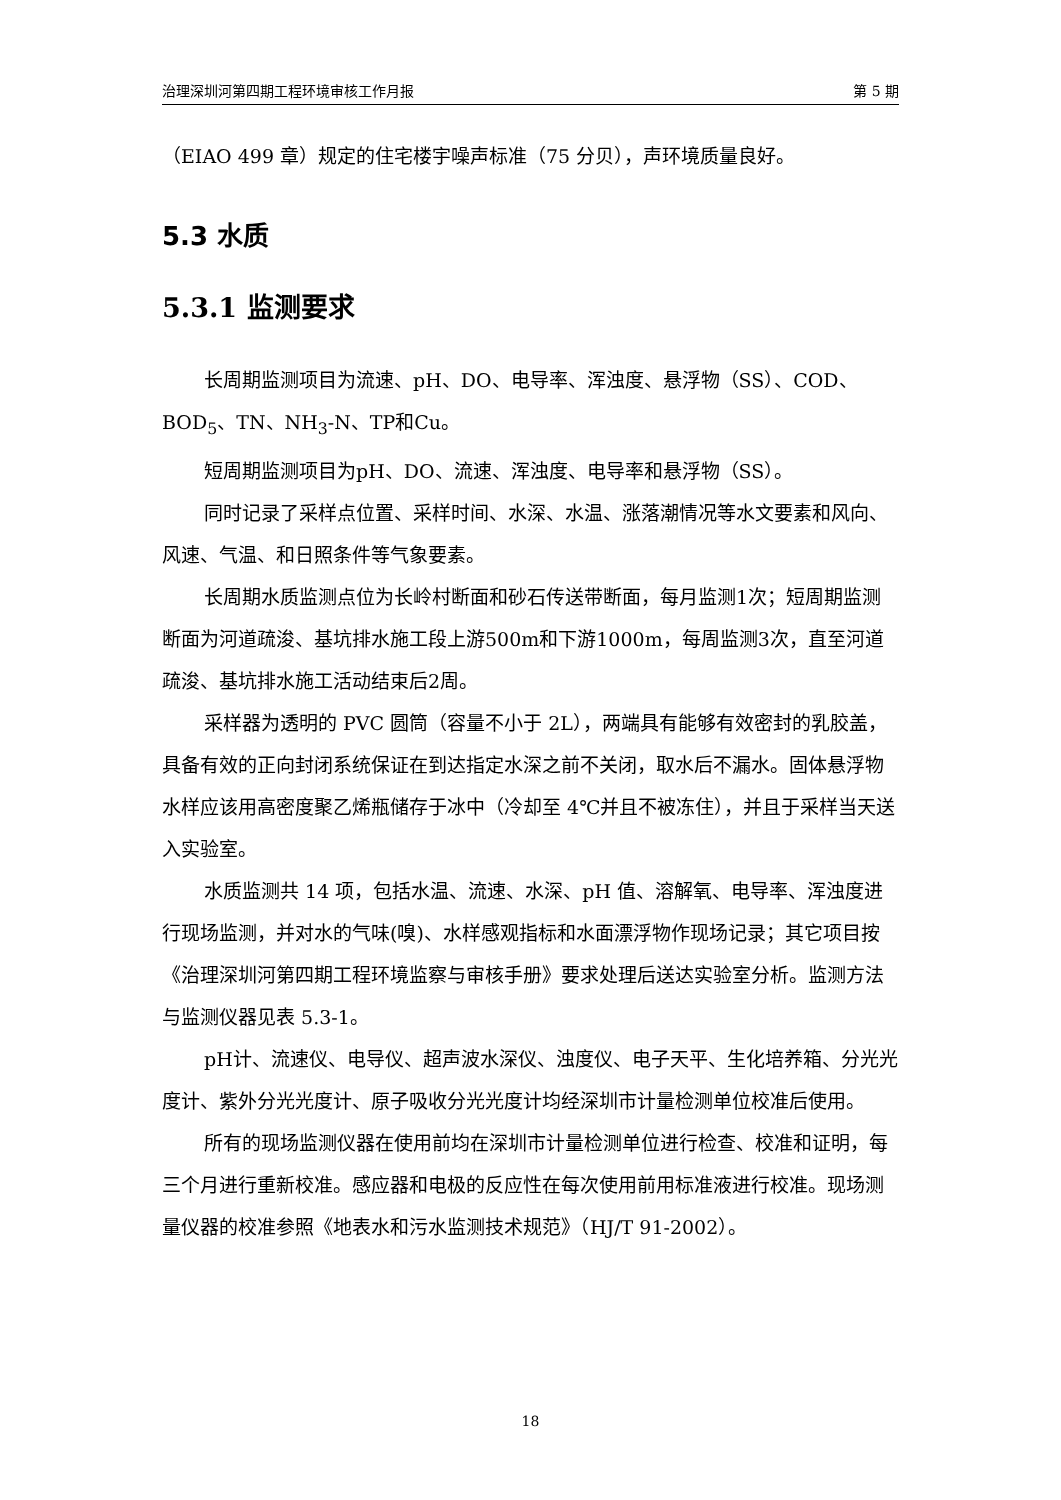治理深圳河第四期工程环境审核工作月报 第 5 期
（EIAO 499 章）规定的住宅楼宇噪声标准（75 分贝），声环境质量良好。
5.3 水质
5.3.1 监测要求
长周期监测项目为流速、pH、DO、电导率、浑浊度、悬浮物（SS）、COD、BOD<sub>5</sub>、TN、NH<sub>3</sub>-N、TP和Cu。
短周期监测项目为pH、DO、流速、浑浊度、电导率和悬浮物（SS）。
同时记录了采样点位置、采样时间、水深、水温、涨落潮情况等水文要素和风向、风速、气温、和日照条件等气象要素。
长周期水质监测点位为长岭村断面和砂石传送带断面，每月监测1次；短周期监测断面为河道疏浚、基坑排水施工段上游500m和下游1000m，每周监测3次，直至河道疏浚、基坑排水施工活动结束后2周。
采样器为透明的 PVC 圆筒（容量不小于 2L），两端具有能够有效密封的乳胶盖，具备有效的正向封闭系统保证在到达指定水深之前不关闭，取水后不漏水。固体悬浮物水样应该用高密度聚乙烯瓶储存于冰中（冷却至 4℃并且不被冻住），并且于采样当天送入实验室。
水质监测共 14 项，包括水温、流速、水深、pH 值、溶解氧、电导率、浑浊度进行现场监测，并对水的气味(嗅)、水样感观指标和水面漂浮物作现场记录；其它项目按《治理深圳河第四期工程环境监察与审核手册》要求处理后送达实验室分析。监测方法与监测仪器见表 5.3-1。
pH计、流速仪、电导仪、超声波水深仪、浊度仪、电子天平、生化培养箱、分光光度计、紫外分光光度计、原子吸收分光光度计均经深圳市计量检测单位校准后使用。
所有的现场监测仪器在使用前均在深圳市计量检测单位进行检查、校准和证明，每三个月进行重新校准。感应器和电极的反应性在每次使用前用标准液进行校准。现场测量仪器的校准参照《地表水和污水监测技术规范》（HJ/T 91-2002）。
18